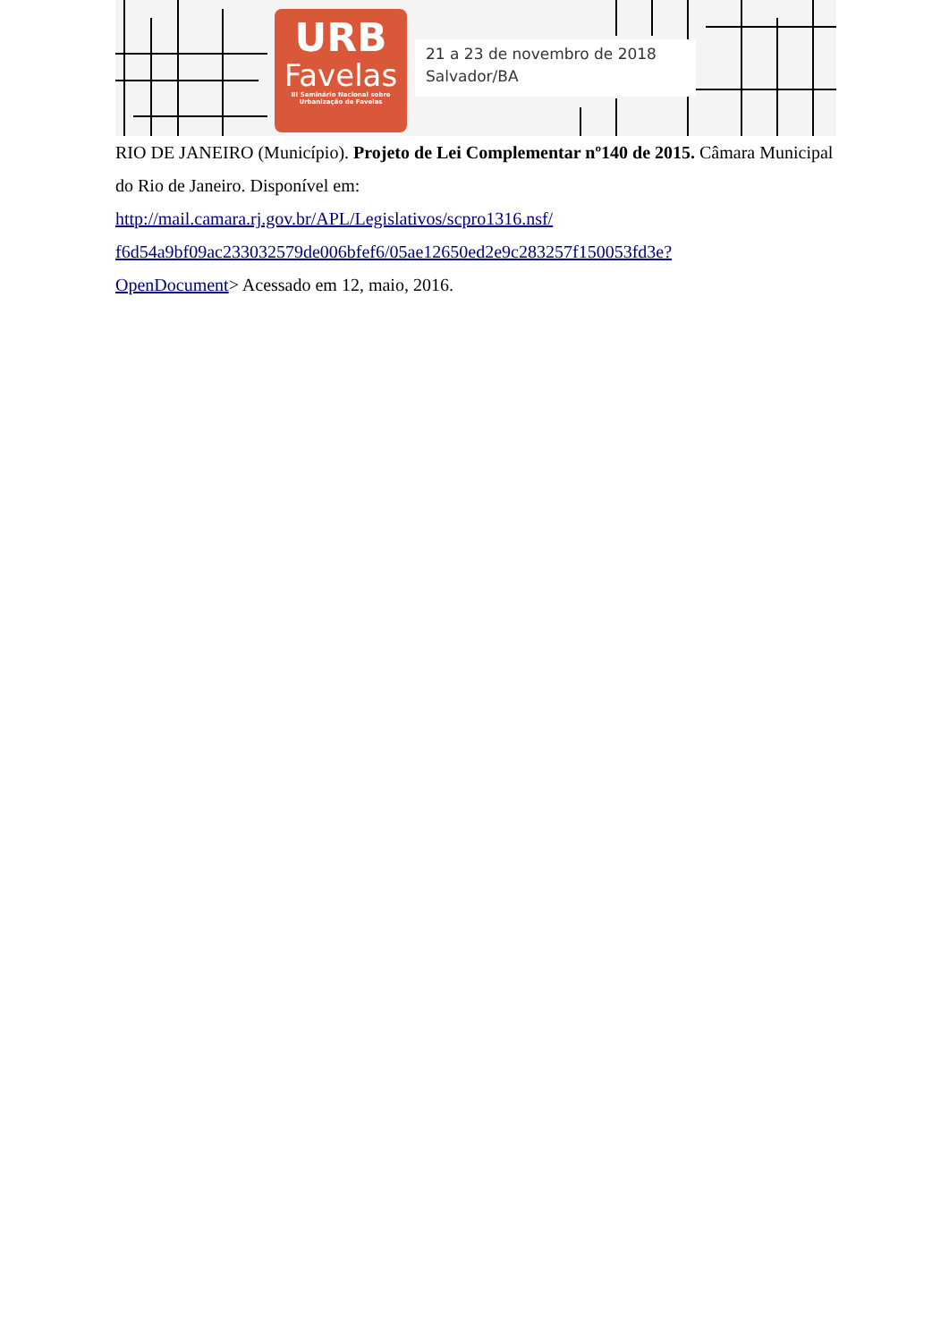URB
Favelas
III Seminário Nacional sobre
Urbanização de Favelas
21 a 23 de novembro de 2018
Salvador/BA
RIO DE JANEIRO (Município). Projeto de Lei Complementar nº140 de 2015. Câmara Municipal do Rio de Janeiro. Disponível em:
http://mail.camara.rj.gov.br/APL/Legislativos/scpro1316.nsf/
f6d54a9bf09ac233032579de006bfef6/05ae12650ed2e9c283257f150053fd3e?
OpenDocument> Acessado em 12, maio, 2016.